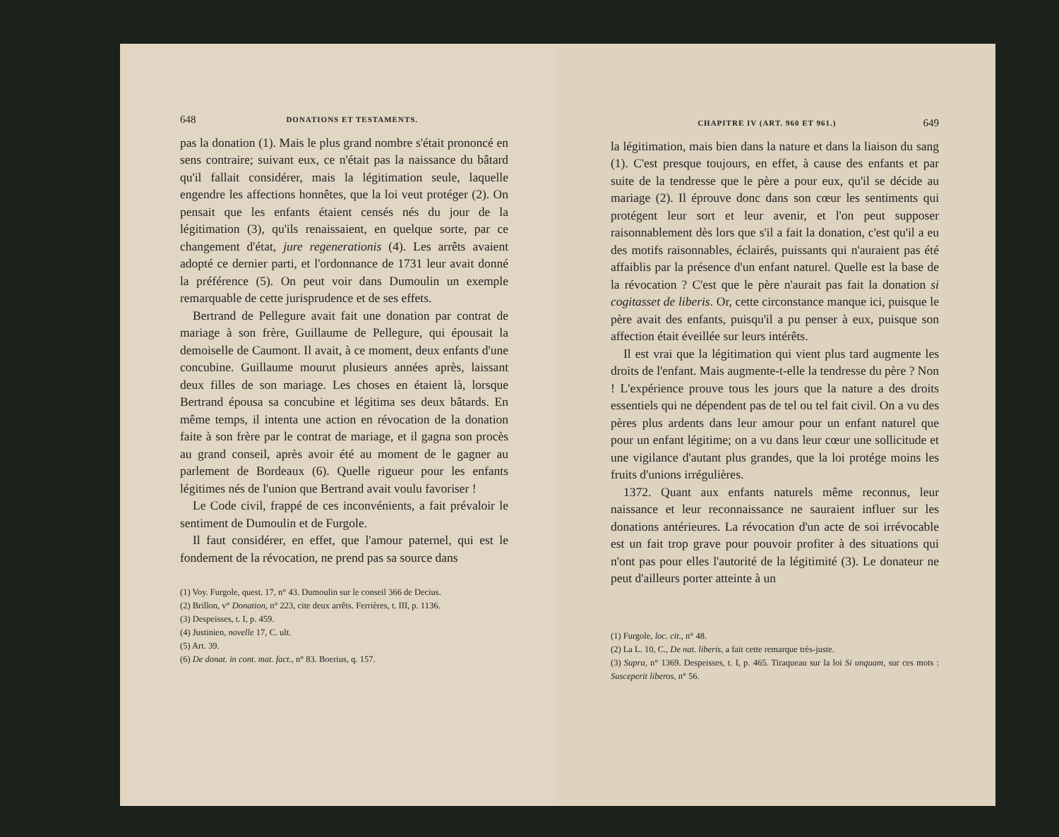648 DONATIONS ET TESTAMENTS.
pas la donation (1). Mais le plus grand nombre s'était prononcé en sens contraire; suivant eux, ce n'était pas la naissance du bâtard qu'il fallait considérer, mais la légitimation seule, laquelle engendre les affections honnêtes, que la loi veut protéger (2). On pensait que les enfants étaient censés nés du jour de la légitimation (3), qu'ils renaissaient, en quelque sorte, par ce changement d'état, jure regenerationis (4). Les arrêts avaient adopté ce dernier parti, et l'ordonnance de 1731 leur avait donné la préférence (5). On peut voir dans Dumoulin un exemple remarquable de cette jurisprudence et de ses effets.
Bertrand de Pellegure avait fait une donation par contrat de mariage à son frère, Guillaume de Pellegure, qui épousait la demoiselle de Caumont. Il avait, à ce moment, deux enfants d'une concubine. Guillaume mourut plusieurs années après, laissant deux filles de son mariage. Les choses en étaient là, lorsque Bertrand épousa sa concubine et légitima ses deux bâtards. En même temps, il intenta une action en révocation de la donation faite à son frère par le contrat de mariage, et il gagna son procès au grand conseil, après avoir été au moment de le gagner au parlement de Bordeaux (6). Quelle rigueur pour les enfants légitimes nés de l'union que Bertrand avait voulu favoriser !
Le Code civil, frappé de ces inconvénients, a fait prévaloir le sentiment de Dumoulin et de Furgole.
Il faut considérer, en effet, que l'amour paternel, qui est le fondement de la révocation, ne prend pas sa source dans
(1) Voy. Furgole, quest. 17, n° 43. Dumoulin sur le conseil 366 de Decius.
(2) Brillon, v° Donation, n° 223, cite deux arrêts. Ferrières, t. III, p. 1136.
(3) Despeisses, t. I, p. 459.
(4) Justinien, novelle 17, C. ult.
(5) Art. 39.
(6) De donat. in cont. mat. fact., n° 83. Boerius, q. 157.
CHAPITRE IV (ART. 960 ET 961.) 649
la légitimation, mais bien dans la nature et dans la liaison du sang (1). C'est presque toujours, en effet, à cause des enfants et par suite de la tendresse que le père a pour eux, qu'il se décide au mariage (2). Il éprouve donc dans son cœur les sentiments qui protégent leur sort et leur avenir, et l'on peut supposer raisonnablement dès lors que s'il a fait la donation, c'est qu'il a eu des motifs raisonnables, éclairés, puissants qui n'auraient pas été affaiblis par la présence d'un enfant naturel. Quelle est la base de la révocation ? C'est que le père n'aurait pas fait la donation si cogitasset de liberis. Or, cette circonstance manque ici, puisque le père avait des enfants, puisqu'il a pu penser à eux, puisque son affection était éveillée sur leurs intérêts.
Il est vrai que la légitimation qui vient plus tard augmente les droits de l'enfant. Mais augmente-t-elle la tendresse du père ? Non ! L'expérience prouve tous les jours que la nature a des droits essentiels qui ne dépendent pas de tel ou tel fait civil. On a vu des pères plus ardents dans leur amour pour un enfant naturel que pour un enfant légitime; on a vu dans leur cœur une sollicitude et une vigilance d'autant plus grandes, que la loi protége moins les fruits d'unions irrégulières.
1372. Quant aux enfants naturels même reconnus, leur naissance et leur reconnaissance ne sauraient influer sur les donations antérieures. La révocation d'un acte de soi irrévocable est un fait trop grave pour pouvoir profiter à des situations qui n'ont pas pour elles l'autorité de la légitimité (3). Le donateur ne peut d'ailleurs porter atteinte à un
(1) Furgole, loc. cit., n° 48.
(2) La L. 10, C., De nat. liberis, a fait cette remarque très-juste.
(3) Supra, n° 1369. Despeisses, t. I, p. 465. Tiraqueau sur la loi Si unquam, sur ces mots : Susceperit liberos, n° 56.